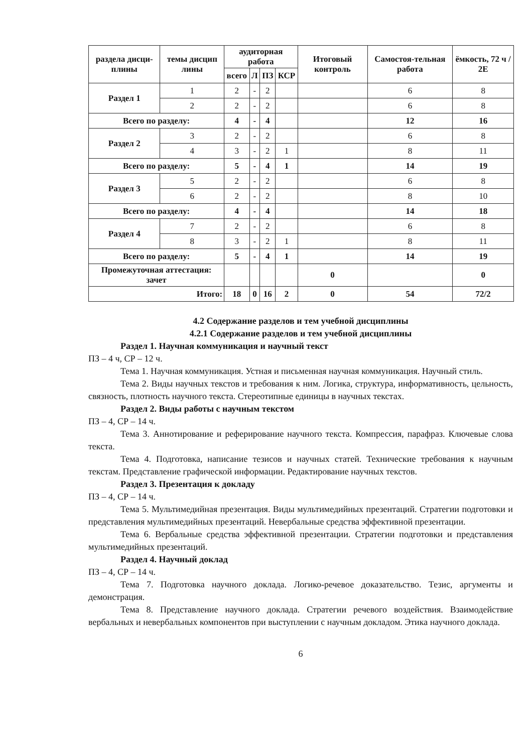| раздела дисци-плины | темы дисцип лины | аудиторная работа | | | | Итоговый контроль | Самостоя-тельная работа | ёмкость, 72 ч / 2Е |
| --- | --- | --- | --- | --- | --- | --- | --- | --- |
| | | всего | Л | ПЗ | КСР | | | |
| Раздел 1 | 1 | 2 | - | 2 | | | 6 | 8 |
| | 2 | 2 | - | 2 | | | 6 | 8 |
| Всего по разделу: | | 4 | - | 4 | | | 12 | 16 |
| Раздел 2 | 3 | 2 | - | 2 | | | 6 | 8 |
| | 4 | 3 | - | 2 | 1 | | 8 | 11 |
| Всего по разделу: | | 5 | - | 4 | 1 | | 14 | 19 |
| Раздел 3 | 5 | 2 | - | 2 | | | 6 | 8 |
| | 6 | 2 | - | 2 | | | 8 | 10 |
| Всего по разделу: | | 4 | - | 4 | | | 14 | 18 |
| Раздел 4 | 7 | 2 | - | 2 | | | 6 | 8 |
| | 8 | 3 | - | 2 | 1 | | 8 | 11 |
| Всего по разделу: | | 5 | - | 4 | 1 | | 14 | 19 |
| Промежуточная аттестация: зачет | | | | | | 0 | | 0 |
| Итого: | | 18 | 0 | 16 | 2 | 0 | 54 | 72/2 |
4.2 Содержание разделов и тем учебной дисциплины
4.2.1 Содержание разделов и тем учебной дисциплины
Раздел 1. Научная коммуникация и научный текст
ПЗ – 4 ч, СР – 12 ч.
Тема 1. Научная коммуникация. Устная и письменная научная коммуникация. Научный стиль.
Тема 2. Виды научных текстов и требования к ним. Логика, структура, информативность, цельность, связность, плотность научного текста. Стереотипные единицы в научных текстах.
Раздел 2. Виды работы с научным текстом
ПЗ – 4, СР – 14 ч.
Тема 3. Аннотирование и реферирование научного текста. Компрессия, парафраз. Ключевые слова текста.
Тема 4. Подготовка, написание тезисов и научных статей. Технические требования к научным текстам. Представление графической информации. Редактирование научных текстов.
Раздел 3. Презентация к докладу
ПЗ – 4, СР – 14 ч.
Тема 5. Мультимедийная презентация. Виды мультимедийных презентаций. Стратегии подготовки и представления мультимедийных презентаций. Невербальные средства эффективной презентации.
Тема 6. Вербальные средства эффективной презентации. Стратегии подготовки и представления мультимедийных презентаций.
Раздел 4. Научный доклад
ПЗ – 4, СР – 14 ч.
Тема 7. Подготовка научного доклада. Логико-речевое доказательство. Тезис, аргументы и демонстрация.
Тема 8. Представление научного доклада. Стратегии речевого воздействия. Взаимодействие вербальных и невербальных компонентов при выступлении с научным докладом. Этика научного доклада.
6